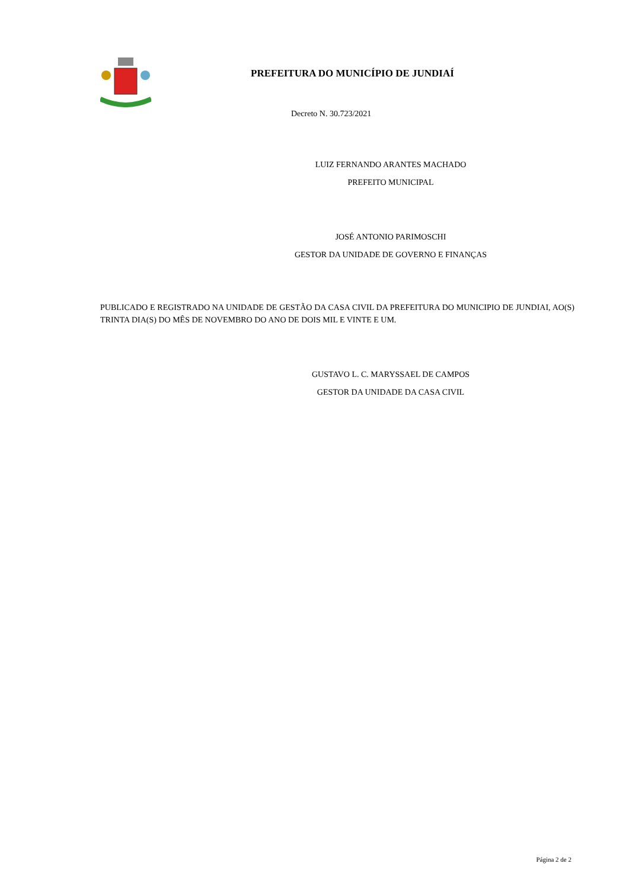PREFEITURA DO MUNICÍPIO DE JUNDIAÍ
Decreto N. 30.723/2021
LUIZ FERNANDO ARANTES MACHADO
PREFEITO MUNICIPAL
JOSÉ ANTONIO PARIMOSCHI
GESTOR DA UNIDADE DE GOVERNO E FINANÇAS
PUBLICADO E REGISTRADO NA UNIDADE DE GESTÃO DA CASA CIVIL DA PREFEITURA DO MUNICIPIO DE JUNDIAI, AO(S) TRINTA DIA(S) DO MÊS DE NOVEMBRO DO ANO DE DOIS MIL E VINTE E UM.
GUSTAVO L. C. MARYSSAEL DE CAMPOS
GESTOR DA UNIDADE DA CASA CIVIL
Página 2 de 2